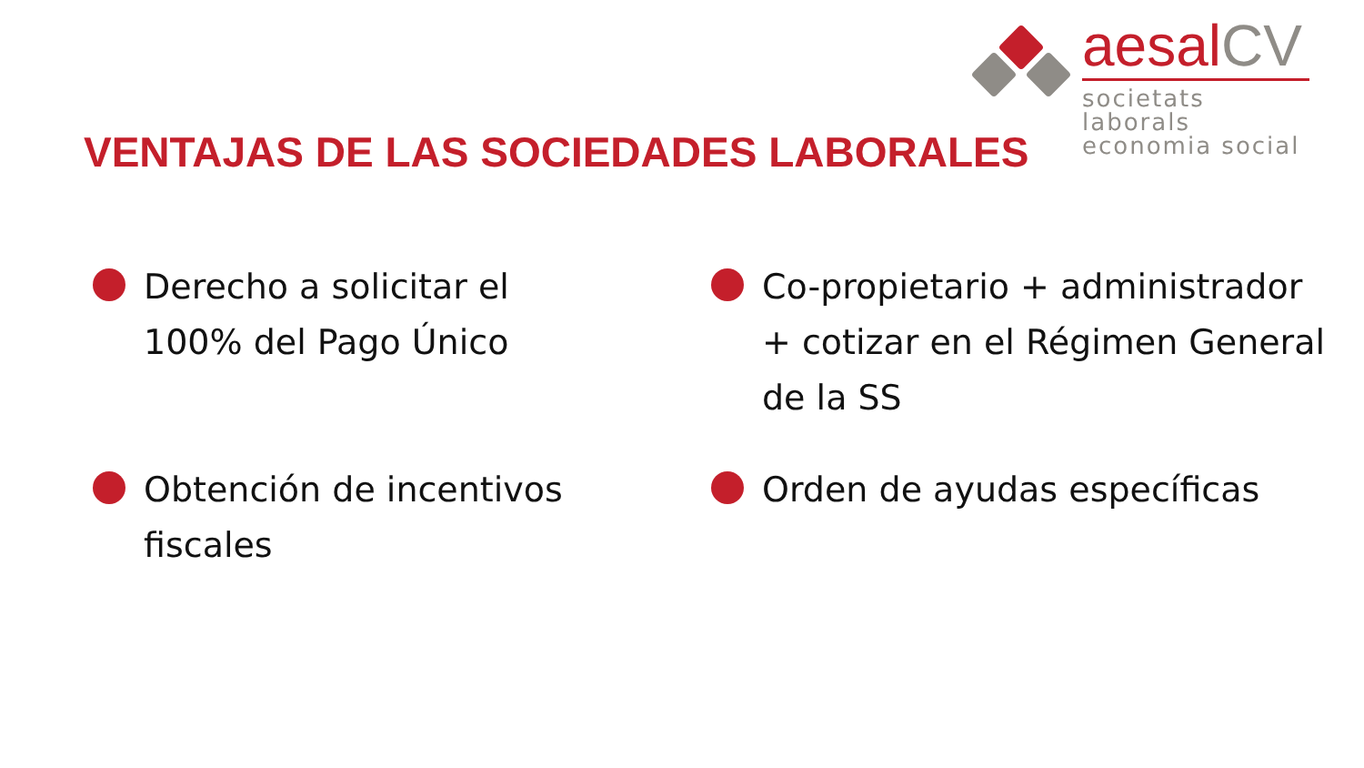aesalCV
societats laborals
economia social
VENTAJAS DE LAS SOCIEDADES LABORALES
Derecho a solicitar el
100% del Pago Único
Co-propietario + administrador
+ cotizar en el Régimen General
de la SS
Obtención de incentivos
fiscales
Orden de ayudas específicas